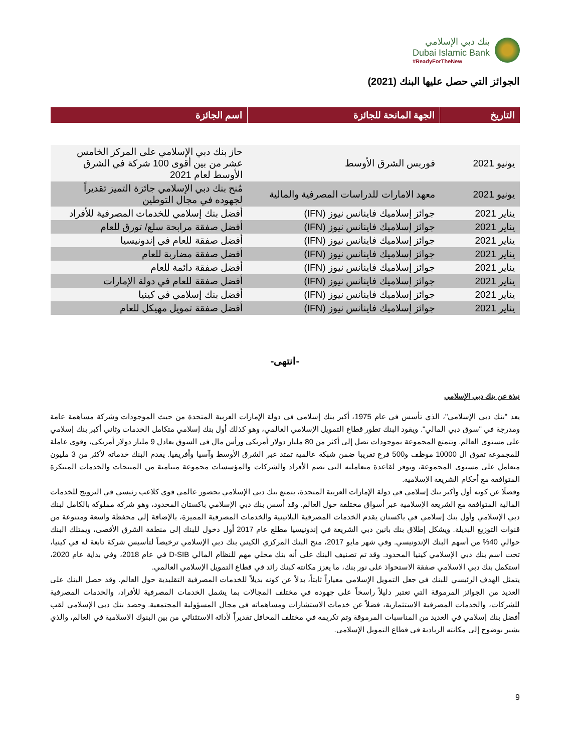بنك دبي الإسلامي
Dubai Islamic Bank
#ReadyForTheNew
الجوائز التي حصل عليها البنك (2021)
| التاريخ | الجهة المانحة للجائزة | اسم الجائزة |
| --- | --- | --- |
| يونيو 2021 | فوربس الشرق الأوسط | حاز بنك دبي الإسلامي على المركز الخامس عشر من بين أقوى 100 شركة في الشرق الأوسط لعام 2021 |
| يونيو 2021 | معهد الامارات للدراسات المصرفية والمالية | مُنح بنك دبي الإسلامي جائزة التميز تقديراً لجهوده في مجال التوطين |
| يناير 2021 | جوائز إسلاميك فاينانس نيوز (IFN) | أفضل بنك إسلامي للخدمات المصرفية للأفراد |
| يناير 2021 | جوائز إسلاميك فاينانس نيوز (IFN) | أفضل صفقة مرابحة سلع/ تورق للعام |
| يناير 2021 | جوائز إسلاميك فاينانس نيوز (IFN) | أفضل صفقة للعام في إندونيسيا |
| يناير 2021 | جوائز إسلاميك فاينانس نيوز (IFN) | أفضل صفقة مضاربة للعام |
| يناير 2021 | جوائز إسلاميك فاينانس نيوز (IFN) | أفضل صفقة دائمة للعام |
| يناير 2021 | جوائز إسلاميك فاينانس نيوز (IFN) | أفضل صفقة للعام في دولة الإمارات |
| يناير 2021 | جوائز إسلاميك فاينانس نيوز (IFN) | أفضل بنك إسلامي في كينيا |
| يناير 2021 | جوائز إسلاميك فاينانس نيوز (IFN) | أفضل صفقة تمويل مهيكل للعام |
-انتهى-
نبذة عن بنك دبي الإسلامي
يعد "بنك دبي الإسلامي"، الذي تأسس في عام 1975، أكبر بنك إسلامي في دولة الإمارات العربية المتحدة من حيث الموجودات وشركة مساهمة عامة ومدرجة في "سوق دبي المالي". ويقود البنك تطور قطاع التمويل الإسلامي العالمي، وهو كذلك أول بنك إسلامي متكامل الخدمات وثاني أكبر بنك إسلامي على مستوى العالم. وتتمتع المجموعة بموجودات تصل إلى أكثر من 80 مليار دولار أمريكي ورأس مال في السوق يعادل 9 مليار دولار أمريكي، وقوى عاملة للمجموعة تفوق ال 10000 موظف و500 فرع تقريبا ضمن شبكة عالمية تمتد عبر الشرق الأوسط وآسيا وأفريقيا. يقدم البنك خدماته لأكثر من 3 مليون متعامل على مستوى المجموعة، ويوفر لقاعدة متعامليه التي تضم الأفراد والشركات والمؤسسات مجموعة متنامية من المنتجات والخدمات المبتكرة المتوافقة مع أحكام الشريعة الإسلامية.
وفضلًا عن كونه أول وأكبر بنك إسلامي في دولة الإمارات العربية المتحدة، يتمتع بنك دبي الإسلامي بحضور عالمي قوي كلاعب رئيسي في الترويج للخدمات المالية المتوافقة مع الشريعة الإسلامية عبر أسواق مختلفة حول العالم. وقد أسس بنك دبي الإسلامي باكستان المحدود، وهو شركة مملوكة بالكامل لبنك دبي الإسلامي وأول بنك إسلامي في باكستان يقدم الخدمات المصرفية البلاتينية والخدمات المصرفية المميزة، بالإضافة إلى محفظة واسعة ومتنوعة من قنوات التوزيع البديلة. ويشكل إطلاق بنك بانين دبي الشريعة في إندونيسيا مطلع عام 2017 أول دخول للبنك إلى منطقة الشرق الأقصى، ويمتلك البنك حوالي 40% من أسهم البنك الإندونيسي. وفي شهر مايو 2017، منح البنك المركزي الكيني بنك دبي الإسلامي ترخيصاً لتأسيس شركة تابعة له في كينيا، تحت اسم بنك دبي الإسلامي كينيا المحدود. وقد تم تصنيف البنك على أنه بنك محلي مهم للنظام المالي D-SIB في عام 2018، وفي بداية عام 2020، استكمل بنك دبي الاسلامي صفقة الاستحواذ على نور بنك، ما يعزز مكانته كبنك رائد في قطاع التمويل الإسلامي العالمي.
يتمثل الهدف الرئيسي للبنك في جعل التمويل الإسلامي معياراً ثابتاً، بدلاً عن كونه بديلاً للخدمات المصرفية التقليدية حول العالم. وقد حصل البنك على العديد من الجوائز المرموقة التي تعتبر دليلاً راسخاً على جهوده في مختلف المجالات بما يشمل الخدمات المصرفية للأفراد، والخدمات المصرفية للشركات، والخدمات المصرفية الاستثمارية، فضلاً عن خدمات الاستشارات ومساهماته في مجال المسؤولية المجتمعية. وحصد بنك دبي الإسلامي لقب أفضل بنك إسلامي في العديد من المناسبات المرموقة وتم تكريمه في مختلف المحافل تقديراً لأدائه الاستثنائي من بين البنوك الاسلامية في العالم، والذي يشير بوضوح إلى مكانته الريادية في قطاع التمويل الإسلامي.
9